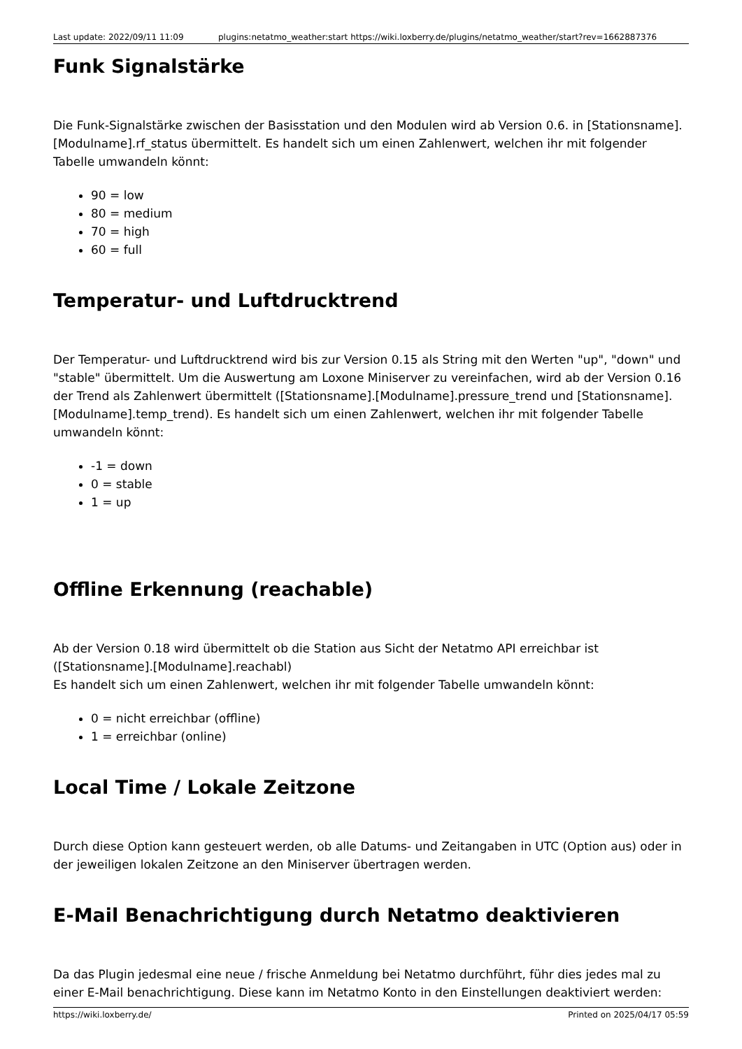Last update: 2022/09/11 11:09 plugins:netatmo_weather:start https://wiki.loxberry.de/plugins/netatmo_weather/start?rev=1662887376
Funk Signalstärke
Die Funk-Signalstärke zwischen der Basisstation und den Modulen wird ab Version 0.6. in [Stationsname].[Modulname].rf_status übermittelt. Es handelt sich um einen Zahlenwert, welchen ihr mit folgender Tabelle umwandeln könnt:
90 = low
80 = medium
70 = high
60 = full
Temperatur- und Luftdrucktrend
Der Temperatur- und Luftdrucktrend wird bis zur Version 0.15 als String mit den Werten "up", "down" und "stable" übermittelt. Um die Auswertung am Loxone Miniserver zu vereinfachen, wird ab der Version 0.16 der Trend als Zahlenwert übermittelt ([Stationsname].[Modulname].pressure_trend und [Stationsname].[Modulname].temp_trend). Es handelt sich um einen Zahlenwert, welchen ihr mit folgender Tabelle umwandeln könnt:
-1 = down
0 = stable
1 = up
Offline Erkennung (reachable)
Ab der Version 0.18 wird übermittelt ob die Station aus Sicht der Netatmo API erreichbar ist ([Stationsname].[Modulname].reachabl)
Es handelt sich um einen Zahlenwert, welchen ihr mit folgender Tabelle umwandeln könnt:
0 = nicht erreichbar (offline)
1 = erreichbar (online)
Local Time / Lokale Zeitzone
Durch diese Option kann gesteuert werden, ob alle Datums- und Zeitangaben in UTC (Option aus) oder in der jeweiligen lokalen Zeitzone an den Miniserver übertragen werden.
E-Mail Benachrichtigung durch Netatmo deaktivieren
Da das Plugin jedesmal eine neue / frische Anmeldung bei Netatmo durchführt, führ dies jedes mal zu einer E-Mail benachrichtigung. Diese kann im Netatmo Konto in den Einstellungen deaktiviert werden:
https://wiki.loxberry.de/ Printed on 2025/04/17 05:59